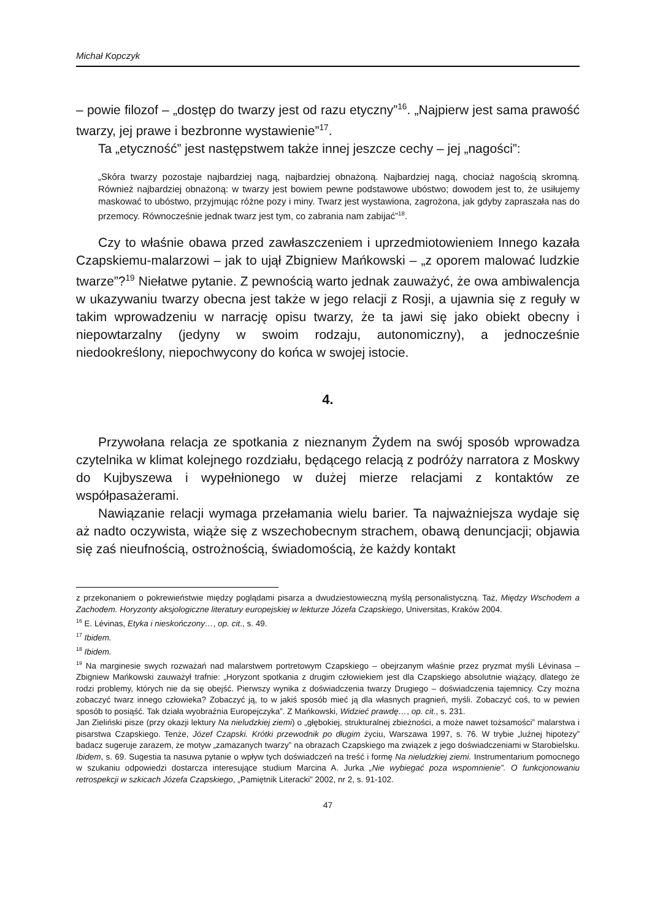Michał Kopczyk
– powie filozof – „dostęp do twarzy jest od razu etyczny”<sup>16</sup>. „Najpierw jest sama prawość twarzy, jej prawe i bezbronne wystawienie”<sup>17</sup>.
Ta „etyczność” jest następstwem także innej jeszcze cechy – jej „nagości”:
„Skóra twarzy pozostaje najbardziej nagą, najbardziej obnażoną. Najbardziej nagą, chociaż nagością skromną. Również najbardziej obnażoną: w twarzy jest bowiem pewne podstawowe ubóstwo; dowodem jest to, że usiłujemy maskować to ubóstwo, przyjmując różne pozy i miny. Twarz jest wystawiona, zagrożona, jak gdyby zapraszała nas do przemocy. Równocześnie jednak twarz jest tym, co zabrania nam zabijać”<sup>18</sup>.
Czy to właśnie obawa przed zawłaszczeniem i uprzedmiotowieniem Innego kazała Czapskiemu-malarzowi – jak to ujął Zbigniew Mańkowski – „z oporem malować ludzkie twarze”?<sup>19</sup> Niełatwe pytanie. Z pewnością warto jednak zauważyć, że owa ambiwalencja w ukazywaniu twarzy obecna jest także w jego relacji z Rosji, a ujawnia się z reguły w takim wprowadzeniu w narrację opisu twarzy, że ta jawi się jako obiekt obecny i niepowtarzalny (jedyny w swoim rodzaju, autonomiczny), a jednocześnie niedookreślony, niepochwycony do końca w swojej istocie.
4.
Przywołana relacja ze spotkania z nieznanym Żydem na swój sposób wprowadza czytelnika w klimat kolejnego rozdziału, będącego relacją z podróży narratora z Moskwy do Kujbyszewa i wypełnionego w dużej mierze relacjami z kontaktów ze współpasażerami.
Nawiązanie relacji wymaga przełamania wielu barier. Ta najważniejsza wydaje się aż nadto oczywista, wiąże się z wszechobecnym strachem, obawą denuncjacji; objawia się zaś nieufnością, ostrożnością, świadomością, że każdy kontakt
z przekonaniem o pokrewieństwie między poglądami pisarza a dwudziestowieczną myślą personalistyczną. Taż, Między Wschodem a Zachodem. Horyzonty aksjologiczne literatury europejskiej w lekturze Józefa Czapskiego, Universitas, Kraków 2004.
<sup>16</sup> E. Lévinas, Etyka i nieskończony…, op. cit., s. 49.
<sup>17</sup> Ibidem.
<sup>18</sup> Ibidem.
<sup>19</sup> Na marginesie swych rozważań nad malarstwem portretowym Czapskiego – obejrzanym właśnie przez pryzmat myśli Lévinasa – Zbigniew Mańkowski zauważył trafnie: „Horyzont spotkania z drugim człowiekiem jest dla Czapskiego absolutnie wiążący, dlatego że rodzi problemy, których nie da się obejść. Pierwszy wynika z doświadczenia twarzy Drugiego – doświadczenia tajemnicy. Czy można zobaczyć twarz innego człowieka? Zobaczyć ją, to w jakiś sposób mieć ją dla własnych pragnień, myśli. Zobaczyć coś, to w pewien sposób to posiąść. Tak działa wyobraźnia Europejczyka”. Z Mańkowski, Widzieć prawdę…, op. cit., s. 231.
Jan Zieliński pisze (przy okazji lektury Na nieludzkiej ziemi) o „głębokiej, strukturalnej zbieżności, a może nawet tożsamości” malarstwa i pisarstwa Czapskiego. Tenże, Józef Czapski. Krótki przewodnik po długim życiu, Warszawa 1997, s. 76. W trybie „luźnej hipotezy” badacz sugeruje zarazem, że motyw „zamazanych twarzy” na obrazach Czapskiego ma związek z jego doświadczeniami w Starobielsku. Ibidem, s. 69. Sugestia ta nasuwa pytanie o wpływ tych doświadczeń na treść i formę Na nieludzkiej ziemi. Instrumentarium pomocnego w szukaniu odpowiedzi dostarcza interesujące studium Marcina A. Jurka „Nie wybiegać poza wspomnienie”. O funkcjonowaniu retrospekcji w szkicach Józefa Czapskiego, „Pamiętnik Literacki” 2002, nr 2, s. 91-102.
47